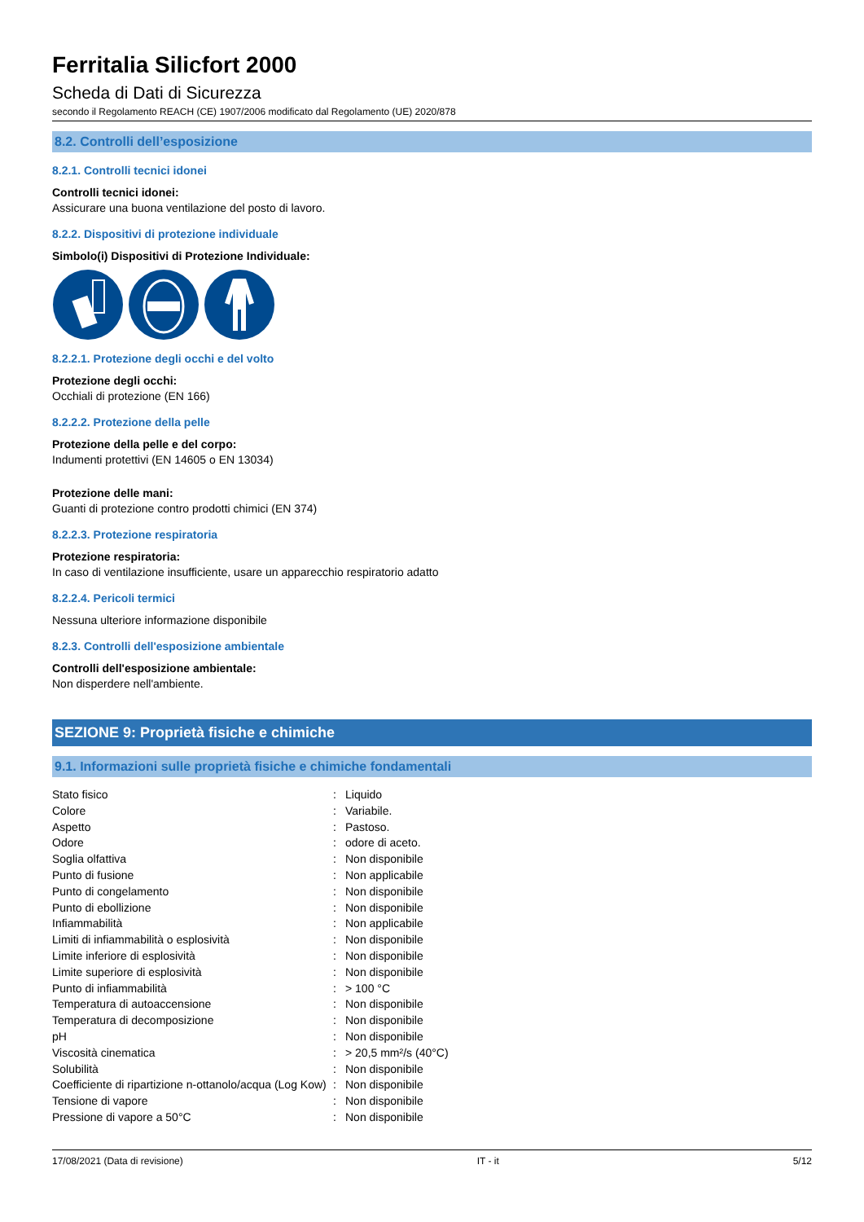Ferritalia Silicfort 2000
Scheda di Dati di Sicurezza
secondo il Regolamento REACH (CE) 1907/2006 modificato dal Regolamento (UE) 2020/878
8.2. Controlli dell’esposizione
8.2.1. Controlli tecnici idonei
Controlli tecnici idonei:
Assicurare una buona ventilazione del posto di lavoro.
8.2.2. Dispositivi di protezione individuale
Simbolo(i) Dispositivi di Protezione Individuale:
8.2.2.1. Protezione degli occhi e del volto
Protezione degli occhi:
Occhiali di protezione (EN 166)
8.2.2.2. Protezione della pelle
Protezione della pelle e del corpo:
Indumenti protettivi (EN 14605 o EN 13034)
Protezione delle mani:
Guanti di protezione contro prodotti chimici (EN 374)
8.2.2.3. Protezione respiratoria
Protezione respiratoria:
In caso di ventilazione insufficiente, usare un apparecchio respiratorio adatto
8.2.2.4. Pericoli termici
Nessuna ulteriore informazione disponibile
8.2.3. Controlli dell'esposizione ambientale
Controlli dell'esposizione ambientale:
Non disperdere nell'ambiente.
SEZIONE 9: Proprietà fisiche e chimiche
9.1. Informazioni sulle proprietà fisiche e chimiche fondamentali
| Stato fisico | : | Liquido |
| Colore | : | Variabile. |
| Aspetto | : | Pastoso. |
| Odore | : | odore di aceto. |
| Soglia olfattiva | : | Non disponibile |
| Punto di fusione | : | Non applicabile |
| Punto di congelamento | : | Non disponibile |
| Punto di ebollizione | : | Non disponibile |
| Infiammabilità | : | Non applicabile |
| Limiti di infiammabilità o esplosività | : | Non disponibile |
| Limite inferiore di esplosività | : | Non disponibile |
| Limite superiore di esplosività | : | Non disponibile |
| Punto di infiammabilità | : | > 100 °C |
| Temperatura di autoaccensione | : | Non disponibile |
| Temperatura di decomposizione | : | Non disponibile |
| pH | : | Non disponibile |
| Viscosità cinematica | : | > 20,5 mm²/s (40°C) |
| Solubilità | : | Non disponibile |
| Coefficiente di ripartizione n-ottanolo/acqua (Log Kow) | : | Non disponibile |
| Tensione di vapore | : | Non disponibile |
| Pressione di vapore a 50°C | : | Non disponibile |
17/08/2021 (Data di revisione) IT - it 5/12